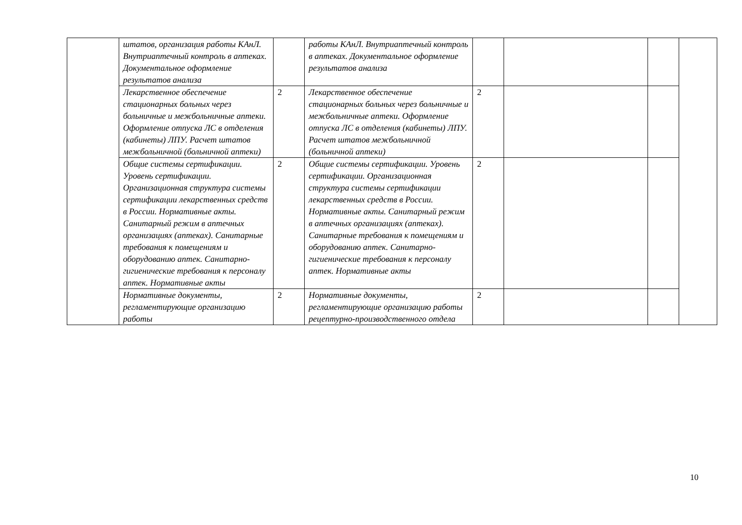| | штатов, организация работы КАнЛ. Внутриаптечный контроль в аптеках. Документальное оформление результатов анализа | | работы КАнЛ. Внутриаптечный контроль в аптеках. Документальное оформление результатов анализа | | | | |
| | Лекарственное обеспечение стационарных больных через больничные и межбольничные аптеки. Оформление отпуска ЛС в отделения (кабинеты) ЛПУ. Расчет штатов межбольничной (больничной аптеки) | 2 | Лекарственное обеспечение стационарных больных через больничные и межбольничные аптеки. Оформление отпуска ЛС в отделения (кабинеты) ЛПУ. Расчет штатов межбольничной (больничной аптеки) | 2 | | | |
| | Общие системы сертификации. Уровень сертификации. Организационная структура системы сертификации лекарственных средств в России. Нормативные акты. Санитарный режим в аптечных организациях (аптеках). Санитарные требования к помещениям и оборудованию аптек. Санитарно-гигиенические требования к персоналу аптек. Нормативные акты | 2 | Общие системы сертификации. Уровень сертификации. Организационная структура системы сертификации лекарственных средств в России. Нормативные акты. Санитарный режим в аптечных организациях (аптеках). Санитарные требования к помещениям и оборудованию аптек. Санитарно-гигиенические требования к персоналу аптек. Нормативные акты | 2 | | | |
| | Нормативные документы, регламентирующие организацию работы | 2 | Нормативные документы, регламентирующие организацию работы рецептурно-производственного отдела | 2 | | | |
10